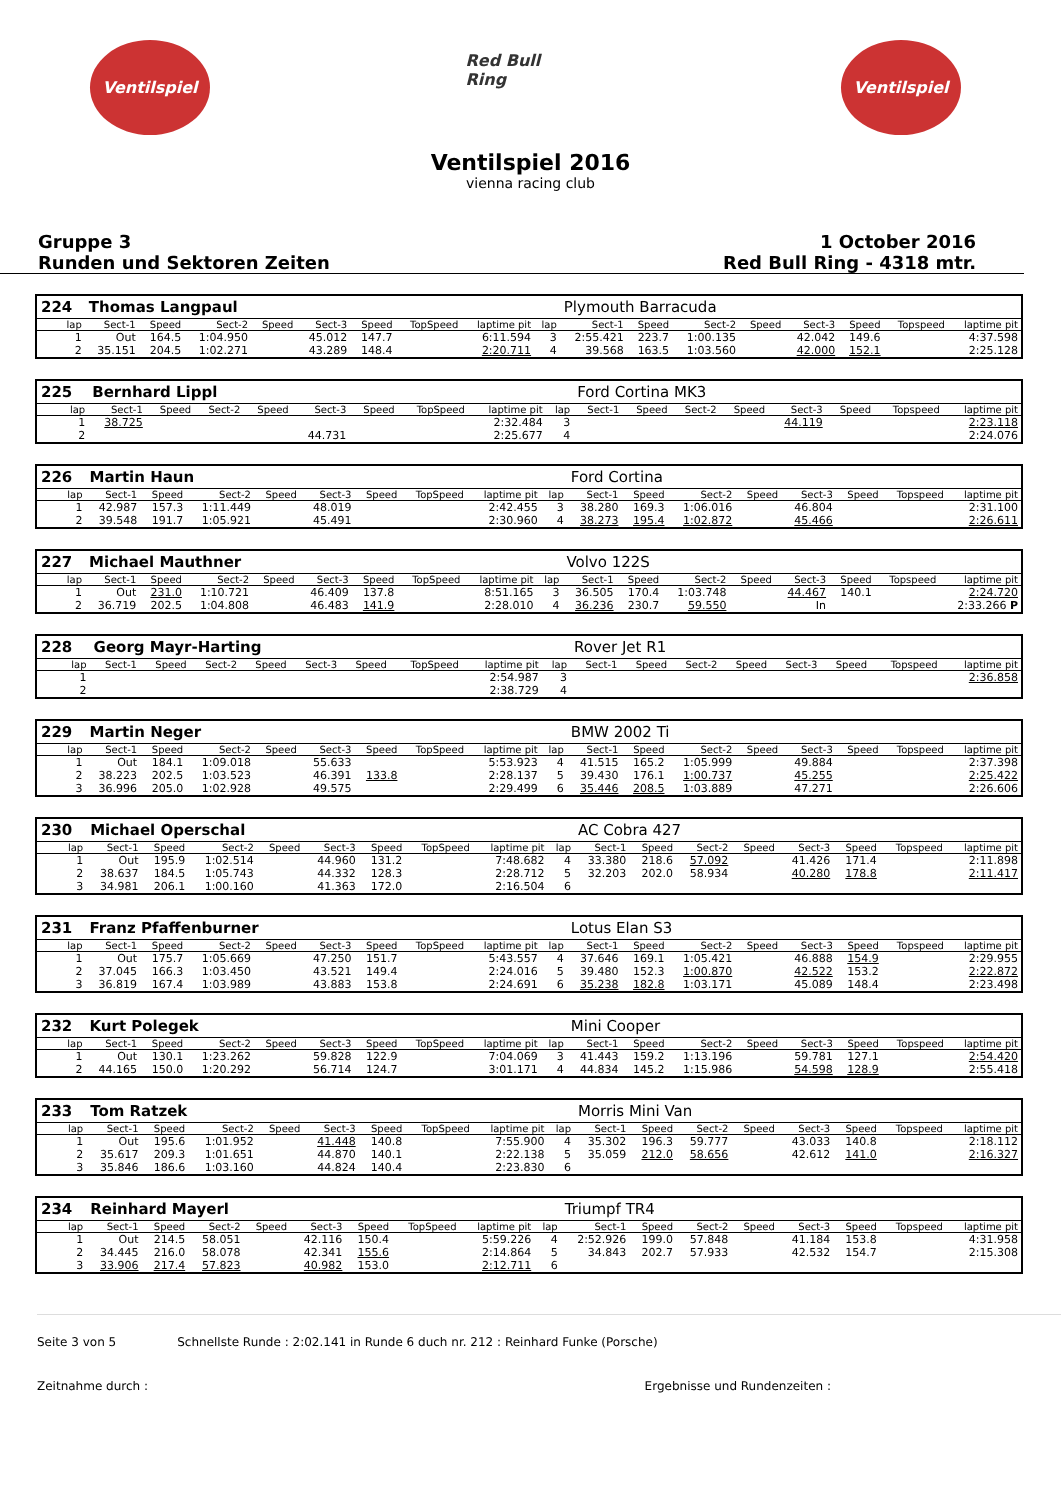Ventilspiel
Red Bull Ring
Ventilspiel
Ventilspiel 2016
vienna racing club
Gruppe 3
Runden und Sektoren Zeiten
1 October 2016
Red Bull Ring - 4318 mtr.
| 224 | Thomas Langpaul | | | | | | | | | Plymouth Barracuda | | | | | | | |
| lap | Sect-1 | Speed | Sect-2 | Speed | Sect-3 | Speed | TopSpeed | laptime pit | lap | Sect-1 | Speed | Sect-2 | Speed | Sect-3 | Speed | Topspeed | laptime pit |
| 1 | Out | 164.5 | 1:04.950 | | 45.012 | 147.7 | | 6:11.594 | 3 | 2:55.421 | 223.7 | 1:00.135 | | 42.042 | 149.6 | | 4:37.598 |
| 2 | 35.151 | 204.5 | 1:02.271 | | 43.289 | 148.4 | | 2:20.711 | 4 | 39.568 | 163.5 | 1:03.560 | | 42.000 | 152.1 | | 2:25.128 |
| 225 | Bernhard Lippl | | | | | | | | | Ford Cortina MK3 | | | | | | | |
| lap | Sect-1 | Speed | Sect-2 | Speed | Sect-3 | Speed | TopSpeed | laptime pit | lap | Sect-1 | Speed | Sect-2 | Speed | Sect-3 | Speed | Topspeed | laptime pit |
| 1 | 38.725 | | | | | | | 2:32.484 | 3 | | | | | 44.119 | | | 2:23.118 |
| 2 | | | | | 44.731 | | | 2:25.677 | 4 | | | | | | | | 2:24.076 |
| 226 | Martin Haun | | | | | | | | | Ford Cortina | | | | | | | |
| lap | Sect-1 | Speed | Sect-2 | Speed | Sect-3 | Speed | TopSpeed | laptime pit | lap | Sect-1 | Speed | Sect-2 | Speed | Sect-3 | Speed | Topspeed | laptime pit |
| 1 | 42.987 | 157.3 | 1:11.449 | | 48.019 | | | 2:42.455 | 3 | 38.280 | 169.3 | 1:06.016 | | 46.804 | | | 2:31.100 |
| 2 | 39.548 | 191.7 | 1:05.921 | | 45.491 | | | 2:30.960 | 4 | 38.273 | 195.4 | 1:02.872 | | 45.466 | | | 2:26.611 |
| 227 | Michael Mauthner | | | | | | | | | Volvo 122S | | | | | | | |
| lap | Sect-1 | Speed | Sect-2 | Speed | Sect-3 | Speed | TopSpeed | laptime pit | lap | Sect-1 | Speed | Sect-2 | Speed | Sect-3 | Speed | Topspeed | laptime pit |
| 1 | Out | 231.0 | 1:10.721 | | 46.409 | 137.8 | | 8:51.165 | 3 | 36.505 | 170.4 | 1:03.748 | | 44.467 | 140.1 | | 2:24.720 |
| 2 | 36.719 | 202.5 | 1:04.808 | | 46.483 | 141.9 | | 2:28.010 | 4 | 36.236 | 230.7 | 59.550 | | In | | | 2:33.266 P |
| 228 | Georg Mayr-Harting | | | | | | | | | Rover Jet R1 | | | | | | | |
| lap | Sect-1 | Speed | Sect-2 | Speed | Sect-3 | Speed | TopSpeed | laptime pit | lap | Sect-1 | Speed | Sect-2 | Speed | Sect-3 | Speed | Topspeed | laptime pit |
| 1 | | | | | | | | 2:54.987 | 3 | | | | | | | | 2:36.858 |
| 2 | | | | | | | | 2:38.729 | 4 | | | | | | | | |
| 229 | Martin Neger | | | | | | | | | BMW 2002 Ti | | | | | | | |
| lap | Sect-1 | Speed | Sect-2 | Speed | Sect-3 | Speed | TopSpeed | laptime pit | lap | Sect-1 | Speed | Sect-2 | Speed | Sect-3 | Speed | Topspeed | laptime pit |
| 1 | Out | 184.1 | 1:09.018 | | 55.633 | | | 5:53.923 | 4 | 41.515 | 165.2 | 1:05.999 | | 49.884 | | | 2:37.398 |
| 2 | 38.223 | 202.5 | 1:03.523 | | 46.391 | 133.8 | | 2:28.137 | 5 | 39.430 | 176.1 | 1:00.737 | | 45.255 | | | 2:25.422 |
| 3 | 36.996 | 205.0 | 1:02.928 | | 49.575 | | | 2:29.499 | 6 | 35.446 | 208.5 | 1:03.889 | | 47.271 | | | 2:26.606 |
| 230 | Michael Operschal | | | | | | | | | AC Cobra 427 | | | | | | | |
| lap | Sect-1 | Speed | Sect-2 | Speed | Sect-3 | Speed | TopSpeed | laptime pit | lap | Sect-1 | Speed | Sect-2 | Speed | Sect-3 | Speed | Topspeed | laptime pit |
| 1 | Out | 195.9 | 1:02.514 | | 44.960 | 131.2 | | 7:48.682 | 4 | 33.380 | 218.6 | 57.092 | | 41.426 | 171.4 | | 2:11.898 |
| 2 | 38.637 | 184.5 | 1:05.743 | | 44.332 | 128.3 | | 2:28.712 | 5 | 32.203 | 202.0 | 58.934 | | 40.280 | 178.8 | | 2:11.417 |
| 3 | 34.981 | 206.1 | 1:00.160 | | 41.363 | 172.0 | | 2:16.504 | 6 | | | | | | | | |
| 231 | Franz Pfaffenburner | | | | | | | | | Lotus Elan S3 | | | | | | | |
| lap | Sect-1 | Speed | Sect-2 | Speed | Sect-3 | Speed | TopSpeed | laptime pit | lap | Sect-1 | Speed | Sect-2 | Speed | Sect-3 | Speed | Topspeed | laptime pit |
| 1 | Out | 175.7 | 1:05.669 | | 47.250 | 151.7 | | 5:43.557 | 4 | 37.646 | 169.1 | 1:05.421 | | 46.888 | 154.9 | | 2:29.955 |
| 2 | 37.045 | 166.3 | 1:03.450 | | 43.521 | 149.4 | | 2:24.016 | 5 | 39.480 | 152.3 | 1:00.870 | | 42.522 | 153.2 | | 2:22.872 |
| 3 | 36.819 | 167.4 | 1:03.989 | | 43.883 | 153.8 | | 2:24.691 | 6 | 35.238 | 182.8 | 1:03.171 | | 45.089 | 148.4 | | 2:23.498 |
| 232 | Kurt Polegek | | | | | | | | | Mini Cooper | | | | | | | |
| lap | Sect-1 | Speed | Sect-2 | Speed | Sect-3 | Speed | TopSpeed | laptime pit | lap | Sect-1 | Speed | Sect-2 | Speed | Sect-3 | Speed | Topspeed | laptime pit |
| 1 | Out | 130.1 | 1:23.262 | | 59.828 | 122.9 | | 7:04.069 | 3 | 41.443 | 159.2 | 1:13.196 | | 59.781 | 127.1 | | 2:54.420 |
| 2 | 44.165 | 150.0 | 1:20.292 | | 56.714 | 124.7 | | 3:01.171 | 4 | 44.834 | 145.2 | 1:15.986 | | 54.598 | 128.9 | | 2:55.418 |
| 233 | Tom Ratzek | | | | | | | | | Morris Mini Van | | | | | | | |
| lap | Sect-1 | Speed | Sect-2 | Speed | Sect-3 | Speed | TopSpeed | laptime pit | lap | Sect-1 | Speed | Sect-2 | Speed | Sect-3 | Speed | Topspeed | laptime pit |
| 1 | Out | 195.6 | 1:01.952 | | 41.448 | 140.8 | | 7:55.900 | 4 | 35.302 | 196.3 | 59.777 | | 43.033 | 140.8 | | 2:18.112 |
| 2 | 35.617 | 209.3 | 1:01.651 | | 44.870 | 140.1 | | 2:22.138 | 5 | 35.059 | 212.0 | 58.656 | | 42.612 | 141.0 | | 2:16.327 |
| 3 | 35.846 | 186.6 | 1:03.160 | | 44.824 | 140.4 | | 2:23.830 | 6 | | | | | | | | |
| 234 | Reinhard Mayerl | | | | | | | | | Triumpf TR4 | | | | | | | |
| lap | Sect-1 | Speed | Sect-2 | Speed | Sect-3 | Speed | TopSpeed | laptime pit | lap | Sect-1 | Speed | Sect-2 | Speed | Sect-3 | Speed | Topspeed | laptime pit |
| 1 | Out | 214.5 | 58.051 | | 42.116 | 150.4 | | 5:59.226 | 4 | 2:52.926 | 199.0 | 57.848 | | 41.184 | 153.8 | | 4:31.958 |
| 2 | 34.445 | 216.0 | 58.078 | | 42.341 | 155.6 | | 2:14.864 | 5 | 34.843 | 202.7 | 57.933 | | 42.532 | 154.7 | | 2:15.308 |
| 3 | 33.906 | 217.4 | 57.823 | | 40.982 | 153.0 | | 2:12.711 | 6 | | | | | | | | |
Seite 3 von 5 Schnellste Runde : 2:02.141 in Runde 6 duch nr. 212 : Reinhard Funke (Porsche)
Zeitnahme durch : Ergebnisse und Rundenzeiten :